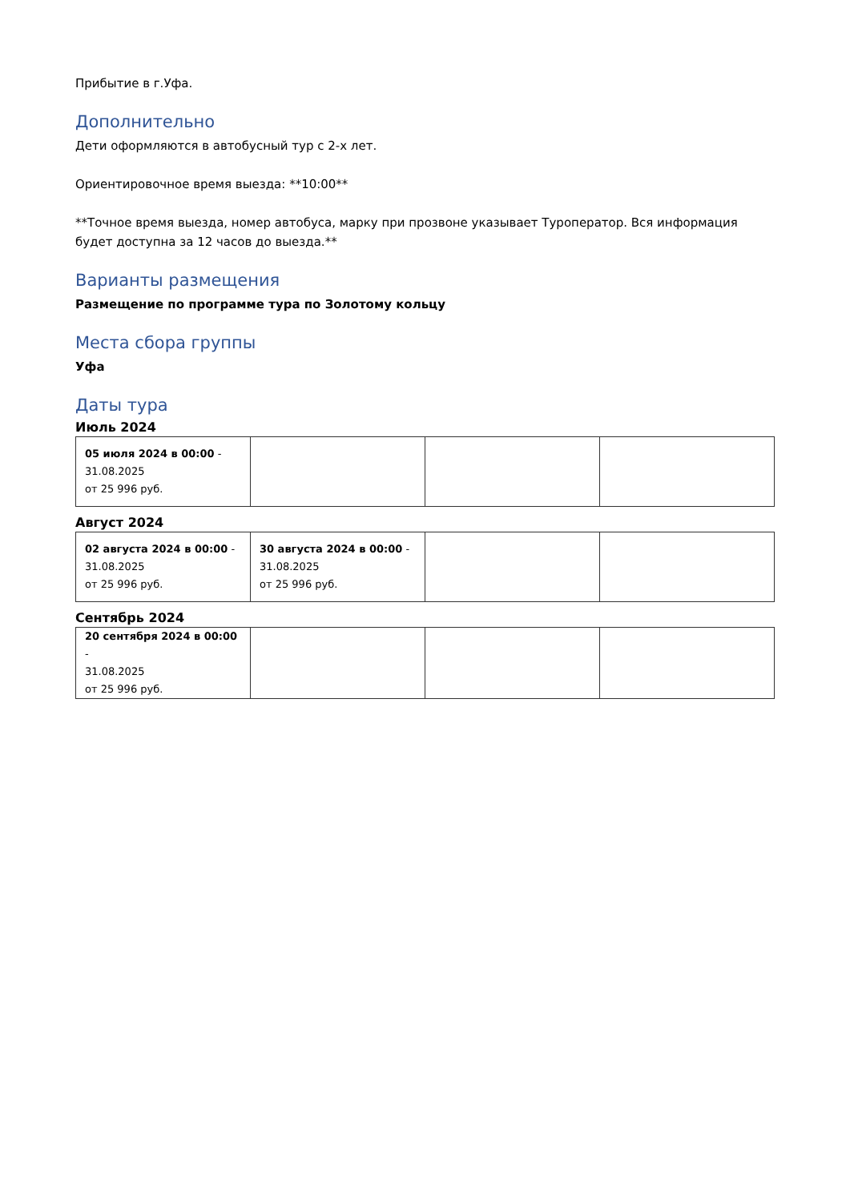Прибытие в г.Уфа.
Дополнительно
Дети оформляются в автобусный тур с 2-х лет.
Ориентировочное время выезда: **10:00**
**Точное время выезда, номер автобуса, марку при прозвоне указывает Туроператор. Вся информация будет доступна за 12 часов до выезда.**
Варианты размещения
Размещение по программе тура по Золотому кольцу
Места сбора группы
Уфа
Даты тура
Июль 2024
| 05 июля 2024 в 00:00 - 31.08.2025 от 25 996 руб. | | | |
Август 2024
| 02 августа 2024 в 00:00 - 31.08.2025 от 25 996 руб. | 30 августа 2024 в 00:00 - 31.08.2025 от 25 996 руб. | | |
Сентябрь 2024
| 20 сентября 2024 в 00:00 - 31.08.2025 от 25 996 руб. | | | |